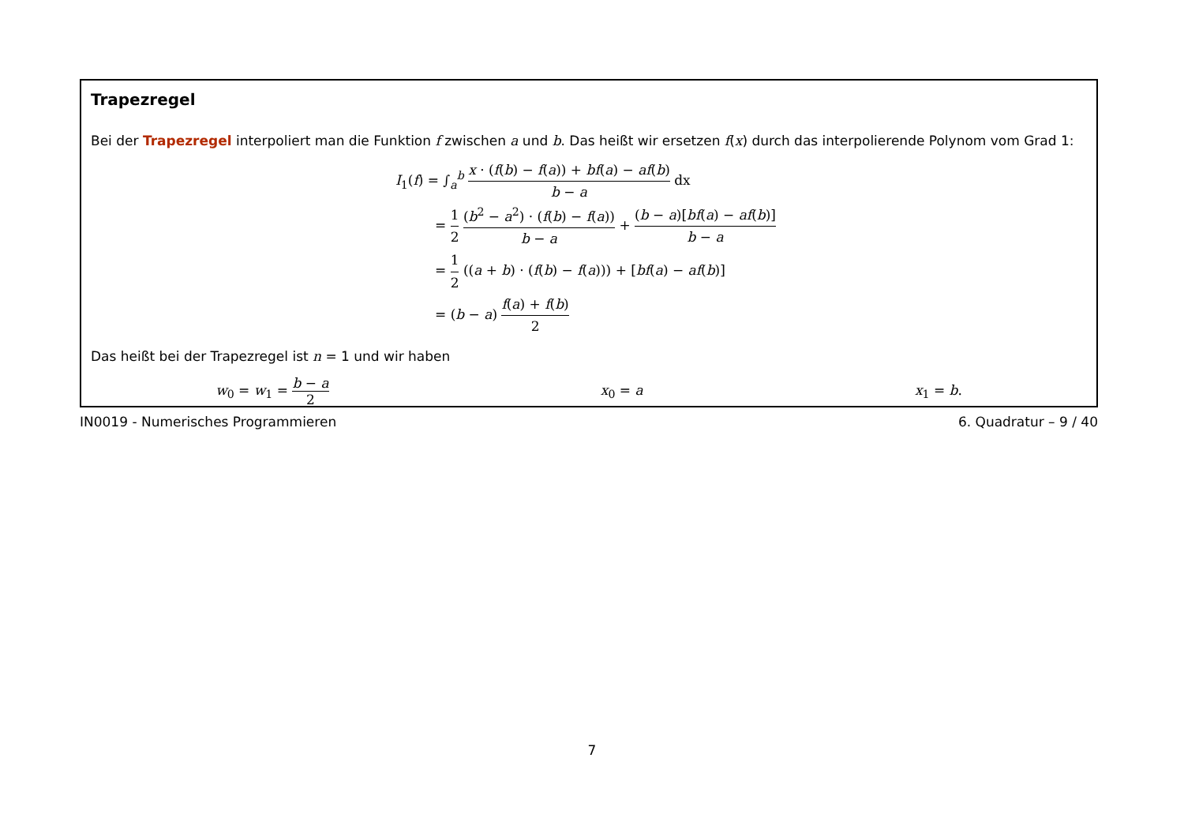Trapezregel
Bei der Trapezregel interpoliert man die Funktion f zwischen a und b. Das heißt wir ersetzen f(x) durch das interpolierende Polynom vom Grad 1:
I<sub>1</sub>(f) = ∫<sub>a</sub><sup>b</sup> x · (f(b) − f(a)) + bf(a) − af(b) b − a dx
= 1 2 (b<sup>2</sup> − a<sup>2</sup>) · (f(b) − f(a)) b − a + (b − a)[bf(a) − af(b)] b − a
= 1 2 ((a + b) · (f(b) − f(a))) + [bf(a) − af(b)]
= (b − a) f(a) + f(b) 2
Das heißt bei der Trapezregel ist n = 1 und wir haben
w<sub>0</sub> = w<sub>1</sub> = b − a 2 x<sub>0</sub> = a x<sub>1</sub> = b.
IN0019 - Numerisches Programmieren 6. Quadratur – 9 / 40
7